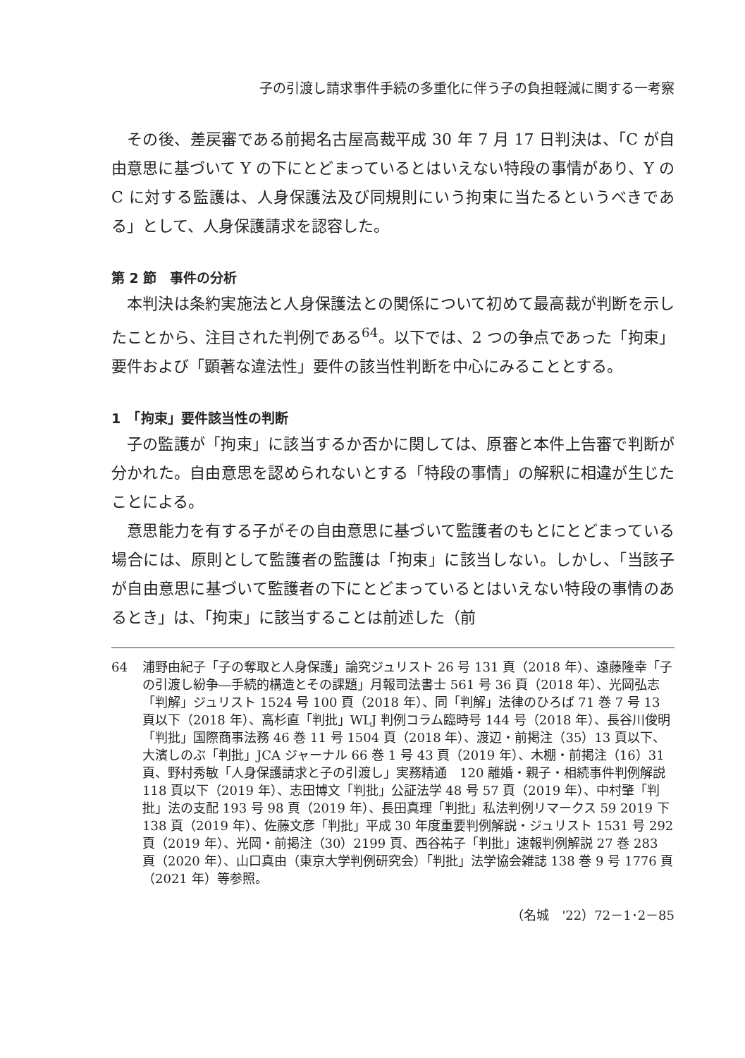子の引渡し請求事件手続の多重化に伴う子の負担軽減に関する一考察
その後、差戻審である前掲名古屋高裁平成 30 年 7 月 17 日判決は、「C が自由意思に基づいて Y の下にとどまっているとはいえない特段の事情があり、Y の C に対する監護は、人身保護法及び同規則にいう拘束に当たるというべきである」として、人身保護請求を認容した。
第 2 節　事件の分析
本判決は条約実施法と人身保護法との関係について初めて最高裁が判断を示したことから、注目された判例である<sup>64</sup>。以下では、2 つの争点であった「拘束」要件および「顕著な違法性」要件の該当性判断を中心にみることとする。
1　「拘束」要件該当性の判断
子の監護が「拘束」に該当するか否かに関しては、原審と本件上告審で判断が分かれた。自由意思を認められないとする「特段の事情」の解釈に相違が生じたことによる。
意思能力を有する子がその自由意思に基づいて監護者のもとにとどまっている場合には、原則として監護者の監護は「拘束」に該当しない。しかし、「当該子が自由意思に基づいて監護者の下にとどまっているとはいえない特段の事情のあるとき」は、「拘束」に該当することは前述した（前
64 浦野由紀子「子の奪取と人身保護」論究ジュリスト 26 号 131 頁（2018 年）、遠藤隆幸「子の引渡し紛争―手続的構造とその課題」月報司法書士 561 号 36 頁（2018 年）、光岡弘志「判解」ジュリスト 1524 号 100 頁（2018 年）、同「判解」法律のひろば 71 巻 7 号 13 頁以下（2018 年）、高杉直「判批」WLJ 判例コラム臨時号 144 号（2018 年）、長谷川俊明「判批」国際商事法務 46 巻 11 号 1504 頁（2018 年）、渡辺・前掲注（35）13 頁以下、大濱しのぶ「判批」JCA ジャーナル 66 巻 1 号 43 頁（2019 年）、木棚・前掲注（16）31 頁、野村秀敏「人身保護請求と子の引渡し」実務精通　120 離婚・親子・相続事件判例解説 118 頁以下（2019 年）、志田博文「判批」公証法学 48 号 57 頁（2019 年）、中村肇「判批」法の支配 193 号 98 頁（2019 年）、長田真理「判批」私法判例リマークス 59 2019 下 138 頁（2019 年）、佐藤文彦「判批」平成 30 年度重要判例解説・ジュリスト 1531 号 292 頁（2019 年）、光岡・前掲注（30）2199 頁、西谷祐子「判批」速報判例解説 27 巻 283 頁（2020 年）、山口真由（東京大学判例研究会）「判批」法学協会雑誌 138 巻 9 号 1776 頁（2021 年）等参照。
（名城　'22）72－1･2－85